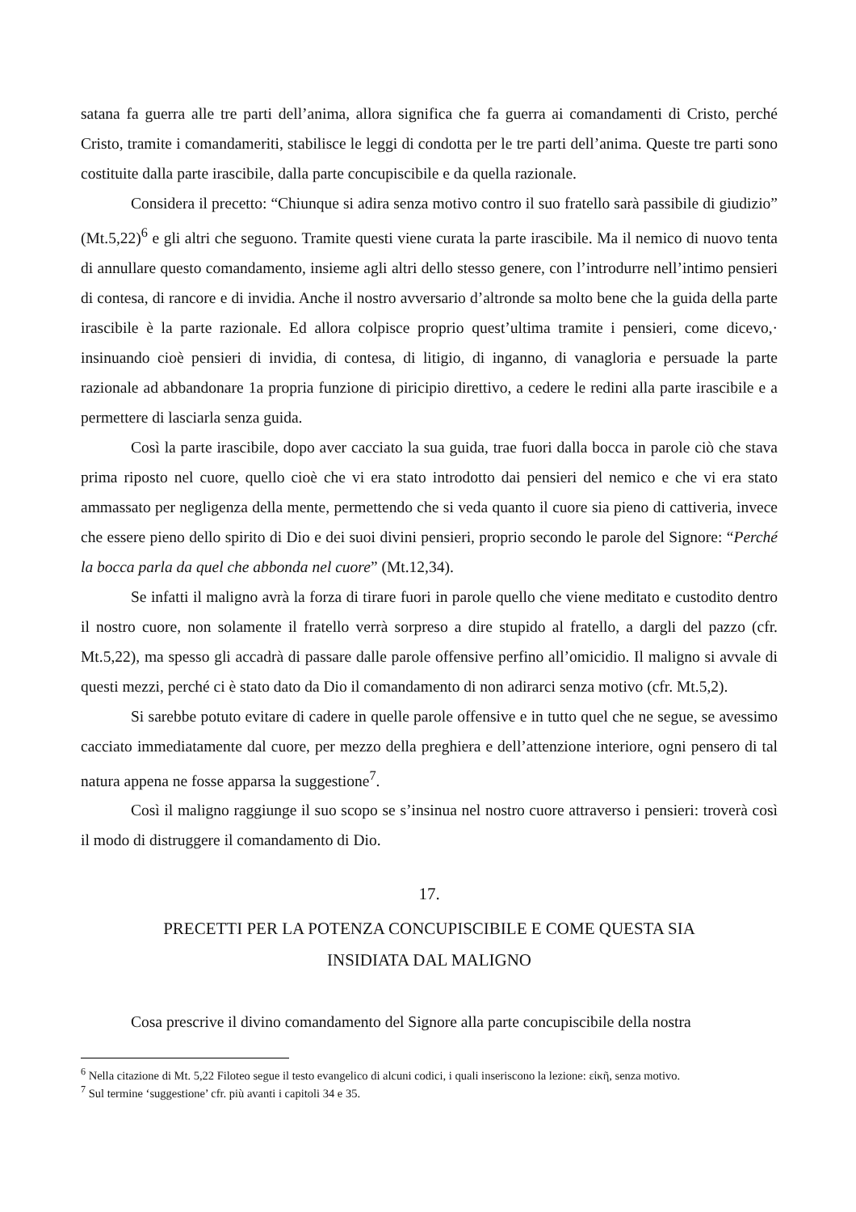satana fa guerra alle tre parti dell’anima, allora significa che fa guerra ai comandamenti di Cristo, perché Cristo, tramite i comandameriti, stabilisce le leggi di condotta per le tre parti dell’anima. Queste tre parti sono costituite dalla parte irascibile, dalla parte concupiscibile e da quella razionale.
Considera il precetto: “Chiunque si adira senza motivo contro il suo fratello sarà passibile di giudizio” (Mt.5,22)<sup>6</sup> e gli altri che seguono. Tramite questi viene curata la parte irascibile. Ma il nemico di nuovo tenta di annullare questo comandamento, insieme agli altri dello stesso genere, con l’introdurre nell’intimo pensieri di contesa, di rancore e di invidia. Anche il nostro avversario d’altronde sa molto bene che la guida della parte irascibile è la parte razionale. Ed allora colpisce proprio quest’ultima tramite i pensieri, come dicevo,· insinuando cioè pensieri di invidia, di contesa, di litigio, di inganno, di vanagloria e persuade la parte razionale ad abbandonare 1a propria funzione di piricipio direttivo, a cedere le redini alla parte irascibile e a permettere di lasciarla senza guida.
Così la parte irascibile, dopo aver cacciato la sua guida, trae fuori dalla bocca in parole ciò che stava prima riposto nel cuore, quello cioè che vi era stato introdotto dai pensieri del nemico e che vi era stato ammassato per negligenza della mente, permettendo che si veda quanto il cuore sia pieno di cattiveria, invece che essere pieno dello spirito di Dio e dei suoi divini pensieri, proprio secondo le parole del Signore: “Perché la bocca parla da quel che abbonda nel cuore” (Mt.12,34).
Se infatti il maligno avrà la forza di tirare fuori in parole quello che viene meditato e custodito dentro il nostro cuore, non solamente il fratello verrà sorpreso a dire stupido al fratello, a dargli del pazzo (cfr. Mt.5,22), ma spesso gli accadrà di passare dalle parole offensive perfino all’omicidio. Il maligno si avvale di questi mezzi, perché ci è stato dato da Dio il comandamento di non adirarci senza motivo (cfr. Mt.5,2).
Si sarebbe potuto evitare di cadere in quelle parole offensive e in tutto quel che ne segue, se avessimo cacciato immediatamente dal cuore, per mezzo della preghiera e dell’attenzione interiore, ogni pensero di tal natura appena ne fosse apparsa la suggestione<sup>7</sup>.
Così il maligno raggiunge il suo scopo se s’insinua nel nostro cuore attraverso i pensieri: troverà così il modo di distruggere il comandamento di Dio.
17.
PRECETTI PER LA POTENZA CONCUPISCIBILE E COME QUESTA SIA
INSIDIATA DAL MALIGNO
Cosa prescrive il divino comandamento del Signore alla parte concupiscibile della nostra
<sup>6</sup> Nella citazione di Mt. 5,22 Filoteo segue il testo evangelico di alcuni codici, i quali inseriscono la lezione: εἰκῆ, senza motivo.
<sup>7</sup> Sul termine ‘suggestione’ cfr. più avanti i capitoli 34 e 35.